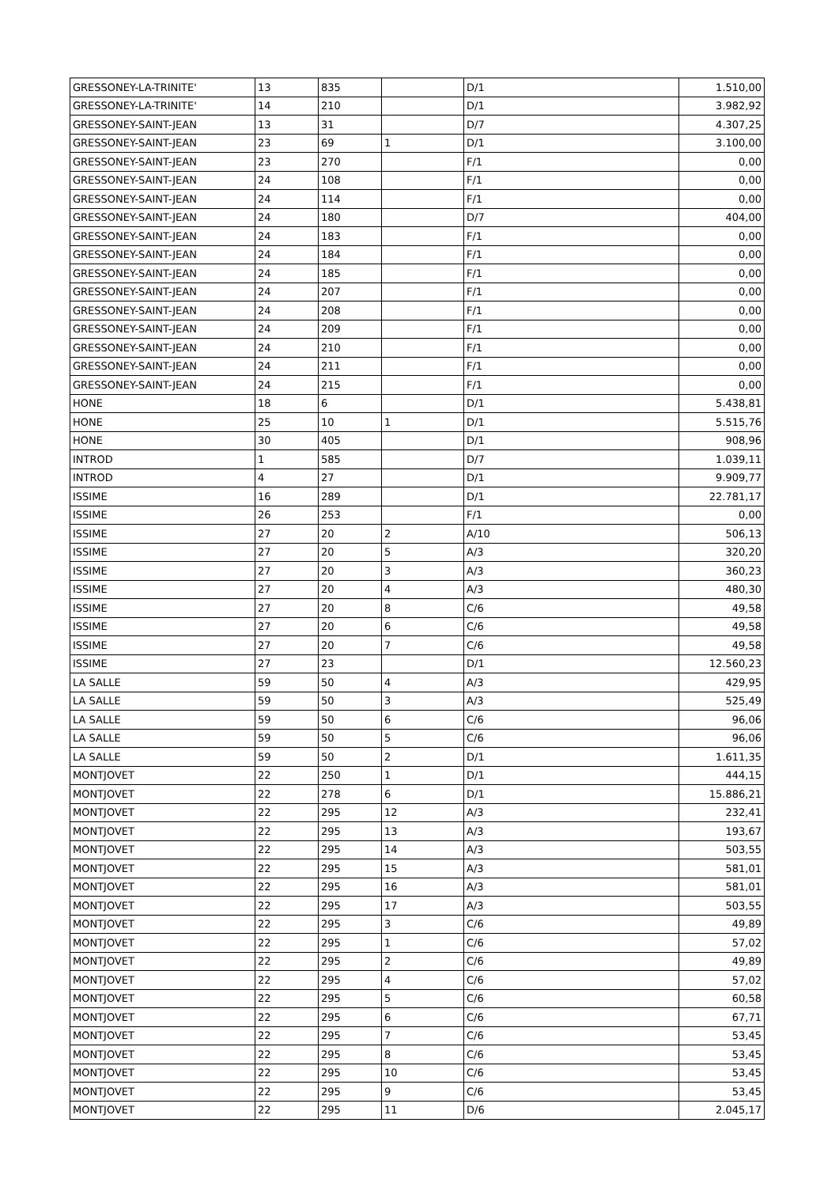| GRESSONEY-LA-TRINITE' | 13 | 835 | | D/1 | 1.510,00 |
| GRESSONEY-LA-TRINITE' | 14 | 210 | | D/1 | 3.982,92 |
| GRESSONEY-SAINT-JEAN | 13 | 31 | | D/7 | 4.307,25 |
| GRESSONEY-SAINT-JEAN | 23 | 69 | 1 | D/1 | 3.100,00 |
| GRESSONEY-SAINT-JEAN | 23 | 270 | | F/1 | 0,00 |
| GRESSONEY-SAINT-JEAN | 24 | 108 | | F/1 | 0,00 |
| GRESSONEY-SAINT-JEAN | 24 | 114 | | F/1 | 0,00 |
| GRESSONEY-SAINT-JEAN | 24 | 180 | | D/7 | 404,00 |
| GRESSONEY-SAINT-JEAN | 24 | 183 | | F/1 | 0,00 |
| GRESSONEY-SAINT-JEAN | 24 | 184 | | F/1 | 0,00 |
| GRESSONEY-SAINT-JEAN | 24 | 185 | | F/1 | 0,00 |
| GRESSONEY-SAINT-JEAN | 24 | 207 | | F/1 | 0,00 |
| GRESSONEY-SAINT-JEAN | 24 | 208 | | F/1 | 0,00 |
| GRESSONEY-SAINT-JEAN | 24 | 209 | | F/1 | 0,00 |
| GRESSONEY-SAINT-JEAN | 24 | 210 | | F/1 | 0,00 |
| GRESSONEY-SAINT-JEAN | 24 | 211 | | F/1 | 0,00 |
| GRESSONEY-SAINT-JEAN | 24 | 215 | | F/1 | 0,00 |
| HONE | 18 | 6 | | D/1 | 5.438,81 |
| HONE | 25 | 10 | 1 | D/1 | 5.515,76 |
| HONE | 30 | 405 | | D/1 | 908,96 |
| INTROD | 1 | 585 | | D/7 | 1.039,11 |
| INTROD | 4 | 27 | | D/1 | 9.909,77 |
| ISSIME | 16 | 289 | | D/1 | 22.781,17 |
| ISSIME | 26 | 253 | | F/1 | 0,00 |
| ISSIME | 27 | 20 | 2 | A/10 | 506,13 |
| ISSIME | 27 | 20 | 5 | A/3 | 320,20 |
| ISSIME | 27 | 20 | 3 | A/3 | 360,23 |
| ISSIME | 27 | 20 | 4 | A/3 | 480,30 |
| ISSIME | 27 | 20 | 8 | C/6 | 49,58 |
| ISSIME | 27 | 20 | 6 | C/6 | 49,58 |
| ISSIME | 27 | 20 | 7 | C/6 | 49,58 |
| ISSIME | 27 | 23 | | D/1 | 12.560,23 |
| LA SALLE | 59 | 50 | 4 | A/3 | 429,95 |
| LA SALLE | 59 | 50 | 3 | A/3 | 525,49 |
| LA SALLE | 59 | 50 | 6 | C/6 | 96,06 |
| LA SALLE | 59 | 50 | 5 | C/6 | 96,06 |
| LA SALLE | 59 | 50 | 2 | D/1 | 1.611,35 |
| MONTJOVET | 22 | 250 | 1 | D/1 | 444,15 |
| MONTJOVET | 22 | 278 | 6 | D/1 | 15.886,21 |
| MONTJOVET | 22 | 295 | 12 | A/3 | 232,41 |
| MONTJOVET | 22 | 295 | 13 | A/3 | 193,67 |
| MONTJOVET | 22 | 295 | 14 | A/3 | 503,55 |
| MONTJOVET | 22 | 295 | 15 | A/3 | 581,01 |
| MONTJOVET | 22 | 295 | 16 | A/3 | 581,01 |
| MONTJOVET | 22 | 295 | 17 | A/3 | 503,55 |
| MONTJOVET | 22 | 295 | 3 | C/6 | 49,89 |
| MONTJOVET | 22 | 295 | 1 | C/6 | 57,02 |
| MONTJOVET | 22 | 295 | 2 | C/6 | 49,89 |
| MONTJOVET | 22 | 295 | 4 | C/6 | 57,02 |
| MONTJOVET | 22 | 295 | 5 | C/6 | 60,58 |
| MONTJOVET | 22 | 295 | 6 | C/6 | 67,71 |
| MONTJOVET | 22 | 295 | 7 | C/6 | 53,45 |
| MONTJOVET | 22 | 295 | 8 | C/6 | 53,45 |
| MONTJOVET | 22 | 295 | 10 | C/6 | 53,45 |
| MONTJOVET | 22 | 295 | 9 | C/6 | 53,45 |
| MONTJOVET | 22 | 295 | 11 | D/6 | 2.045,17 |